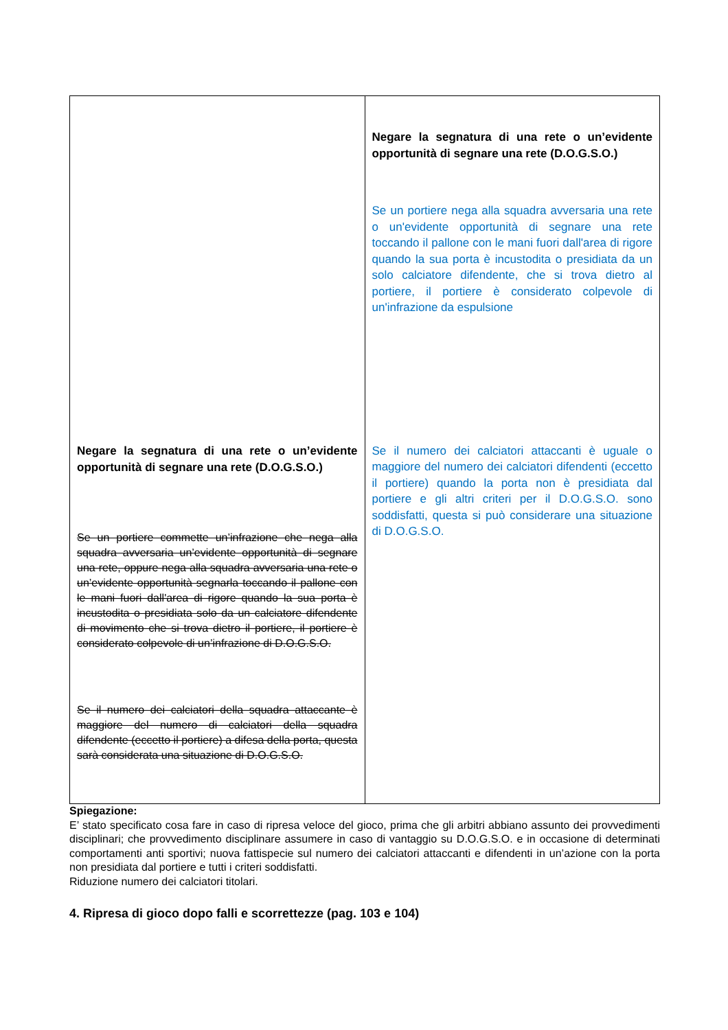| Negare la segnatura di una rete o un’evidente opportunità di segnare una rete (D.O.G.S.O.) Se un portiere commette un’infrazione che nega alla squadra avversaria un’evidente opportunità di segnare una rete, oppure nega alla squadra avversaria una rete o un’evidente opportunità segnarla toccando il pallone con le mani fuori dall'area di rigore quando la sua porta è incustodita o presidiata solo da un calciatore difendente di movimento che si trova dietro il portiere, il portiere è considerato colpevole di un’infrazione di D.O.G.S.O. Se il numero dei calciatori della squadra attaccante è maggiore del numero di calciatori della squadra difendente (eccetto il portiere) a difesa della porta, questa sarà considerata una situazione di D.O.G.S.O. | Negare la segnatura di una rete o un’evidente opportunità di segnare una rete (D.O.G.S.O.) Se un portiere nega alla squadra avversaria una rete o un'evidente opportunità di segnare una rete toccando il pallone con le mani fuori dall'area di rigore quando la sua porta è incustodita o presidiata da un solo calciatore difendente, che si trova dietro al portiere, il portiere è considerato colpevole di un'infrazione da espulsione Se il numero dei calciatori attaccanti è uguale o maggiore del numero dei calciatori difendenti (eccetto il portiere) quando la porta non è presidiata dal portiere e gli altri criteri per il D.O.G.S.O. sono soddisfatti, questa si può considerare una situazione di D.O.G.S.O. |
Spiegazione:
E’ stato specificato cosa fare in caso di ripresa veloce del gioco, prima che gli arbitri abbiano assunto dei provvedimenti disciplinari; che provvedimento disciplinare assumere in caso di vantaggio su D.O.G.S.O. e in occasione di determinati comportamenti anti sportivi; nuova fattispecie sul numero dei calciatori attaccanti e difendenti in un’azione con la porta non presidiata dal portiere e tutti i criteri soddisfatti.
Riduzione numero dei calciatori titolari.
4. Ripresa di gioco dopo falli e scorrettezze (pag. 103 e 104)